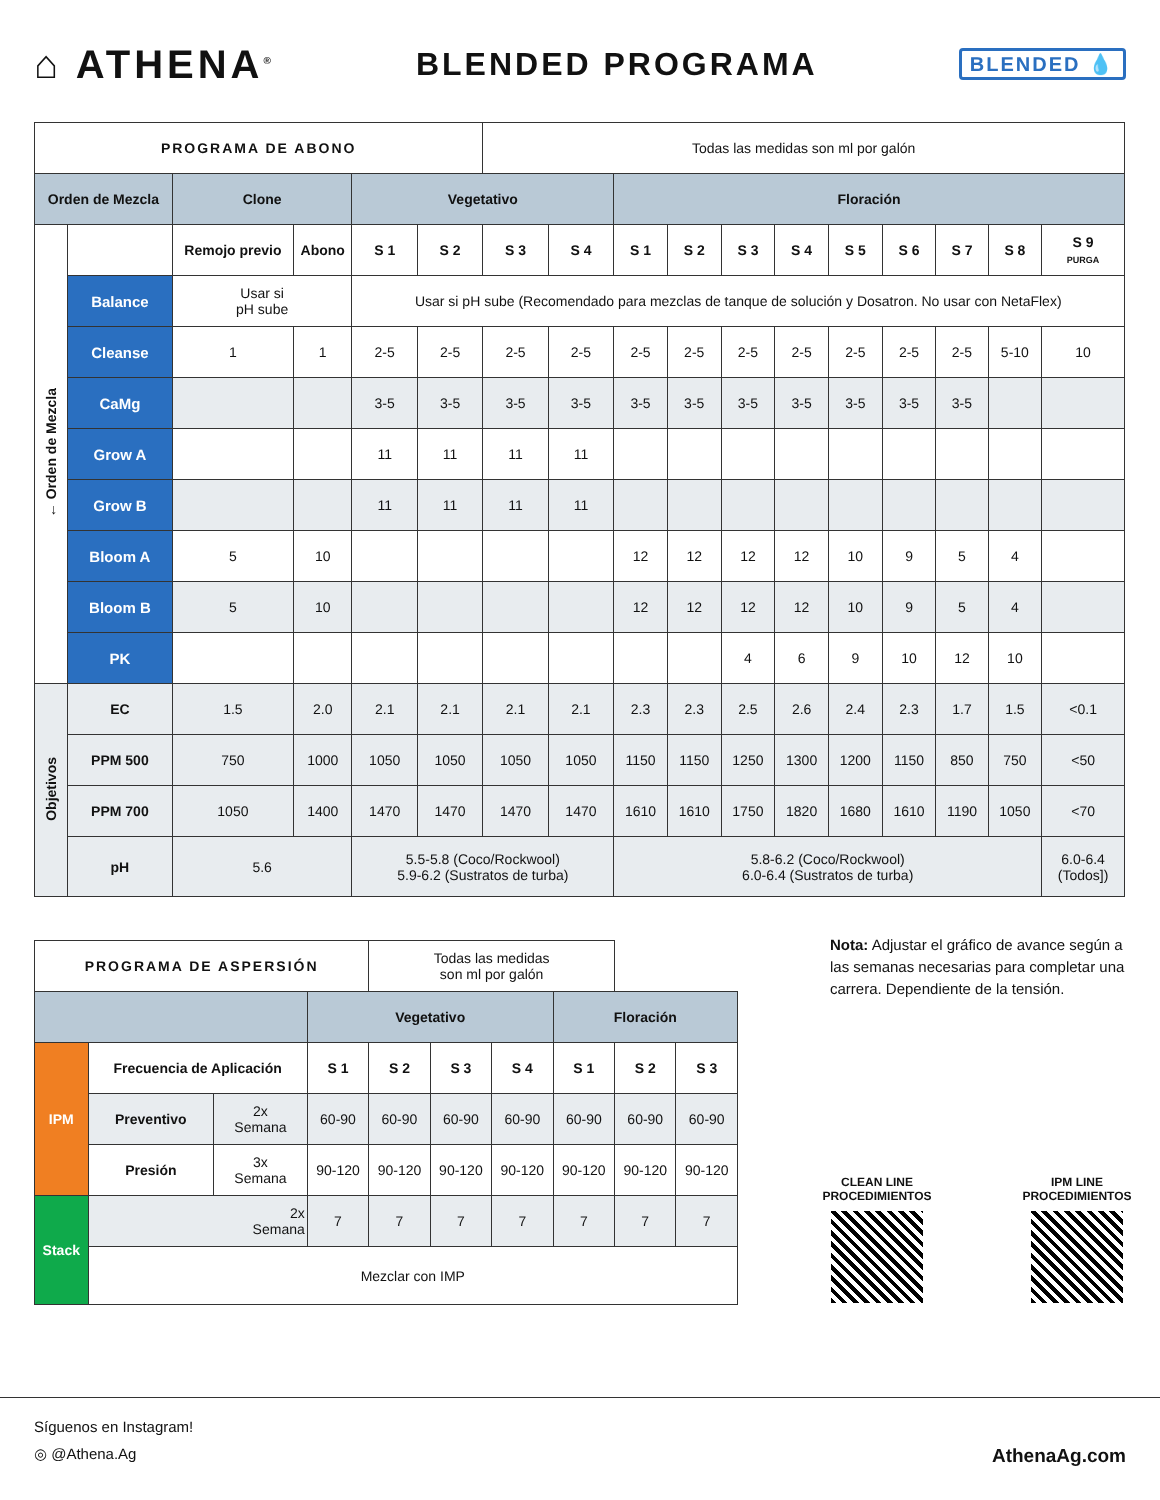⌂ ATHENA<sup>®</sup>
BLENDED PROGRAMA
BLENDED 💧
| PROGRAMA DE ABONO | | | | | | Todas las medidas son ml por galón | | | | | | | | | | |
| Orden de Mezcla | | Clone | | Vegetativo | | | | Floración | | | | | | | | |
| ← Orden de Mezcla | | Remojo previo | Abono | S 1 | S 2 | S 3 | S 4 | S 1 | S 2 | S 3 | S 4 | S 5 | S 6 | S 7 | S 8 | S 9 PURGA |
| | Balance | Usar si pH sube | | Usar si pH sube (Recomendado para mezclas de tanque de solución y Dosatron. No usar con NetaFlex) | | | | | | | | | | | | |
| | Cleanse | 1 | 1 | 2-5 | 2-5 | 2-5 | 2-5 | 2-5 | 2-5 | 2-5 | 2-5 | 2-5 | 2-5 | 2-5 | 5-10 | 10 |
| | CaMg | | | 3-5 | 3-5 | 3-5 | 3-5 | 3-5 | 3-5 | 3-5 | 3-5 | 3-5 | 3-5 | 3-5 | | |
| | Grow A | | | 11 | 11 | 11 | 11 | | | | | | | | | |
| | Grow B | | | 11 | 11 | 11 | 11 | | | | | | | | | |
| | Bloom A | 5 | 10 | | | | | 12 | 12 | 12 | 12 | 10 | 9 | 5 | 4 | |
| | Bloom B | 5 | 10 | | | | | 12 | 12 | 12 | 12 | 10 | 9 | 5 | 4 | |
| | PK | | | | | | | | | 4 | 6 | 9 | 10 | 12 | 10 | |
| Objetivos | EC | 1.5 | 2.0 | 2.1 | 2.1 | 2.1 | 2.1 | 2.3 | 2.3 | 2.5 | 2.6 | 2.4 | 2.3 | 1.7 | 1.5 | <0.1 |
| | PPM 500 | 750 | 1000 | 1050 | 1050 | 1050 | 1050 | 1150 | 1150 | 1250 | 1300 | 1200 | 1150 | 850 | 750 | <50 |
| | PPM 700 | 1050 | 1400 | 1470 | 1470 | 1470 | 1470 | 1610 | 1610 | 1750 | 1820 | 1680 | 1610 | 1190 | 1050 | <70 |
| | pH | 5.6 | | 5.5-5.8 (Coco/Rockwool) 5.9-6.2 (Sustratos de turba) | | | | 5.8-6.2 (Coco/Rockwool) 6.0-6.4 (Sustratos de turba) | | | | | | | | 6.0-6.4 (Todos]) |
| PROGRAMA DE ASPERSIÓN | | | | Todas las medidas son ml por galón | | | | | |
| | | | Vegetativo | | | | Floración | | |
| IPM | Frecuencia de Aplicación | | S 1 | S 2 | S 3 | S 4 | S 1 | S 2 | S 3 |
| | Preventivo | 2x Semana | 60-90 | 60-90 | 60-90 | 60-90 | 60-90 | 60-90 | 60-90 |
| | Presión | 3x Semana | 90-120 | 90-120 | 90-120 | 90-120 | 90-120 | 90-120 | 90-120 |
| Stack | 2x Semana | | 7 | 7 | 7 | 7 | 7 | 7 | 7 |
| | Mezclar con IMP | | | | | | | | |
Nota: Adjustar el gráfico de avance según a las semanas necesarias para completar una carrera. Dependiente de la tensión.
CLEAN LINE
PROCEDIMIENTOS
IPM LINE
PROCEDIMIENTOS
Síguenos en Instagram!
◎ @Athena.Ag AthenaAg.com